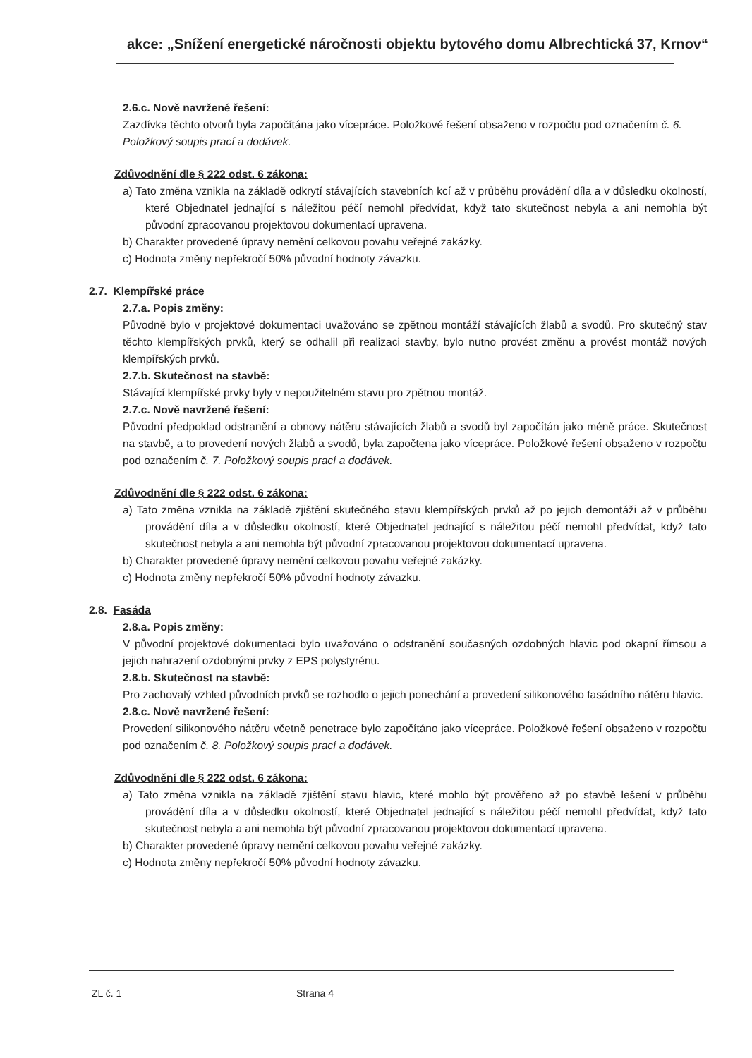akce: „Snížení energetické náročnosti objektu bytového domu Albrechtická 37, Krnov“
2.6.c. Nově navržené řešení:
Zazdívka těchto otvorů byla započítána jako vícepráce. Položkové řešení obsaženo v rozpočtu pod označením č. 6. Položkový soupis prací a dodávek.
Zdůvodnění dle § 222 odst. 6 zákona:
a) Tato změna vznikla na základě odkrytí stávajících stavebních kcí až v průběhu provádění díla a v důsledku okolností, které Objednatel jednající s náležitou péčí nemohl předvídat, když tato skutečnost nebyla a ani nemohla být původní zpracovanou projektovou dokumentací upravena.
b) Charakter provedené úpravy nemění celkovou povahu veřejné zakázky.
c) Hodnota změny nepřekročí 50% původní hodnoty závazku.
2.7. Klempířské práce
2.7.a. Popis změny:
Původně bylo v projektové dokumentaci uvažováno se zpětnou montáží stávajících žlabů a svodů. Pro skutečný stav těchto klempířských prvků, který se odhalil při realizaci stavby, bylo nutno provést změnu a provést montáž nových klempířských prvků.
2.7.b. Skutečnost na stavbě:
Stávající klempířské prvky byly v nepoužitelném stavu pro zpětnou montáž.
2.7.c. Nově navržené řešení:
Původní předpoklad odstranění a obnovy nátěru stávajících žlabů a svodů byl započítán jako méně práce. Skutečnost na stavbě, a to provedení nových žlabů a svodů, byla započtena jako vícepráce. Položkové řešení obsaženo v rozpočtu pod označením č. 7. Položkový soupis prací a dodávek.
Zdůvodnění dle § 222 odst. 6 zákona:
a) Tato změna vznikla na základě zjištění skutečného stavu klempířských prvků až po jejich demontáži až v průběhu provádění díla a v důsledku okolností, které Objednatel jednající s náležitou péčí nemohl předvídat, když tato skutečnost nebyla a ani nemohla být původní zpracovanou projektovou dokumentací upravena.
b) Charakter provedené úpravy nemění celkovou povahu veřejné zakázky.
c) Hodnota změny nepřekročí 50% původní hodnoty závazku.
2.8. Fasáda
2.8.a. Popis změny:
V původní projektové dokumentaci bylo uvažováno o odstranění současných ozdobných hlavic pod okapní římsou a jejich nahrazení ozdobnými prvky z EPS polystyrénu.
2.8.b. Skutečnost na stavbě:
Pro zachovalý vzhled původních prvků se rozhodlo o jejich ponechání a provedení silikonového fasádního nátěru hlavic.
2.8.c. Nově navržené řešení:
Provedení silikonového nátěru včetně penetrace bylo započítáno jako vícepráce. Položkové řešení obsaženo v rozpočtu pod označením č. 8. Položkový soupis prací a dodávek.
Zdůvodnění dle § 222 odst. 6 zákona:
a) Tato změna vznikla na základě zjištění stavu hlavic, které mohlo být prověřeno až po stavbě lešení v průběhu provádění díla a v důsledku okolností, které Objednatel jednající s náležitou péčí nemohl předvídat, když tato skutečnost nebyla a ani nemohla být původní zpracovanou projektovou dokumentací upravena.
b) Charakter provedené úpravy nemění celkovou povahu veřejné zakázky.
c) Hodnota změny nepřekročí 50% původní hodnoty závazku.
ZL č. 1 Strana 4